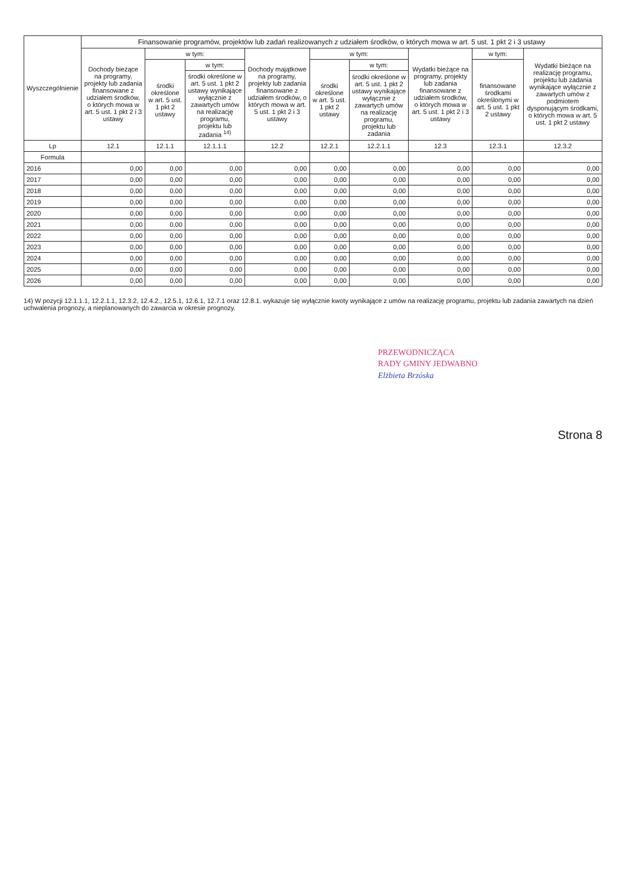| Wyszczególnienie | Finansowanie programów, projektów lub zadań realizowanych z udziałem środków, o których mowa w art. 5 ust. 1 pkt 2 i 3 ustawy | | | | | | | | |
| --- | --- | --- | --- | --- | --- | --- | --- | --- | --- |
| | Dochody bieżące na programy, projekty lub zadania finansowane z udziałem środków, o których mowa w art. 5 ust. 1 pkt 2 i 3 ustawy | w tym: | | Dochody majątkowe na programy, projekty lub zadania finansowane z udziałem środków, o których mowa w art. 5 ust. 1 pkt 2 i 3 ustawy | w tym: | | Wydatki bieżące na programy, projekty lub zadania finansowane z udziałem środków, o których mowa w art. 5 ust. 1 pkt 2 i 3 ustawy | w tym: | Wydatki bieżące na realizację programu, projektu lub zadania wynikające wyłącznie z zawartych umów z podmiotem dysponującym środkami, o których mowa w art. 5 ust. 1 pkt 2 ustawy |
| | | środki określone w art. 5 ust. 1 pkt 2 ustawy | w tym: | | środki określone w art. 5 ust. 1 pkt 2 ustawy | w tym: | | finansowane środkami określonymi w art. 5 ust. 1 pkt 2 ustawy | |
| | | | środki określone w art. 5 ust. 1 pkt 2 ustawy wynikające wyłącznie z zawartych umów na realizację programu, projektu lub zadania <sup>14)</sup> | | | środki określone w art. 5 ust. 1 pkt 2 ustawy wynikające wyłącznie z zawartych umów na realizację programu, projektu lub zadania | | | |
| Lp | 12.1 | 12.1.1 | 12.1.1.1 | 12.2 | 12.2.1 | 12.2.1.1 | 12.3 | 12.3.1 | 12.3.2 |
| Formula | | | | | | | | | |
| 2016 | 0,00 | 0,00 | 0,00 | 0,00 | 0,00 | 0,00 | 0,00 | 0,00 | 0,00 |
| 2017 | 0,00 | 0,00 | 0,00 | 0,00 | 0,00 | 0,00 | 0,00 | 0,00 | 0,00 |
| 2018 | 0,00 | 0,00 | 0,00 | 0,00 | 0,00 | 0,00 | 0,00 | 0,00 | 0,00 |
| 2019 | 0,00 | 0,00 | 0,00 | 0,00 | 0,00 | 0,00 | 0,00 | 0,00 | 0,00 |
| 2020 | 0,00 | 0,00 | 0,00 | 0,00 | 0,00 | 0,00 | 0,00 | 0,00 | 0,00 |
| 2021 | 0,00 | 0,00 | 0,00 | 0,00 | 0,00 | 0,00 | 0,00 | 0,00 | 0,00 |
| 2022 | 0,00 | 0,00 | 0,00 | 0,00 | 0,00 | 0,00 | 0,00 | 0,00 | 0,00 |
| 2023 | 0,00 | 0,00 | 0,00 | 0,00 | 0,00 | 0,00 | 0,00 | 0,00 | 0,00 |
| 2024 | 0,00 | 0,00 | 0,00 | 0,00 | 0,00 | 0,00 | 0,00 | 0,00 | 0,00 |
| 2025 | 0,00 | 0,00 | 0,00 | 0,00 | 0,00 | 0,00 | 0,00 | 0,00 | 0,00 |
| 2026 | 0,00 | 0,00 | 0,00 | 0,00 | 0,00 | 0,00 | 0,00 | 0,00 | 0,00 |
14) W pozycji 12.1.1.1, 12.2.1.1, 12.3.2, 12.4.2., 12.5.1, 12.6.1, 12.7.1 oraz 12.8.1. wykazuje się wyłącznie kwoty wynikające z umów na realizację programu, projektu lub zadania zawartych na dzień uchwalenia prognozy, a nieplanowanych do zawarcia w okresie prognozy.
PRZEWODNICZĄCA
RADY GMINY JEDWABNO
Elżbieta Brzóska
Strona 8